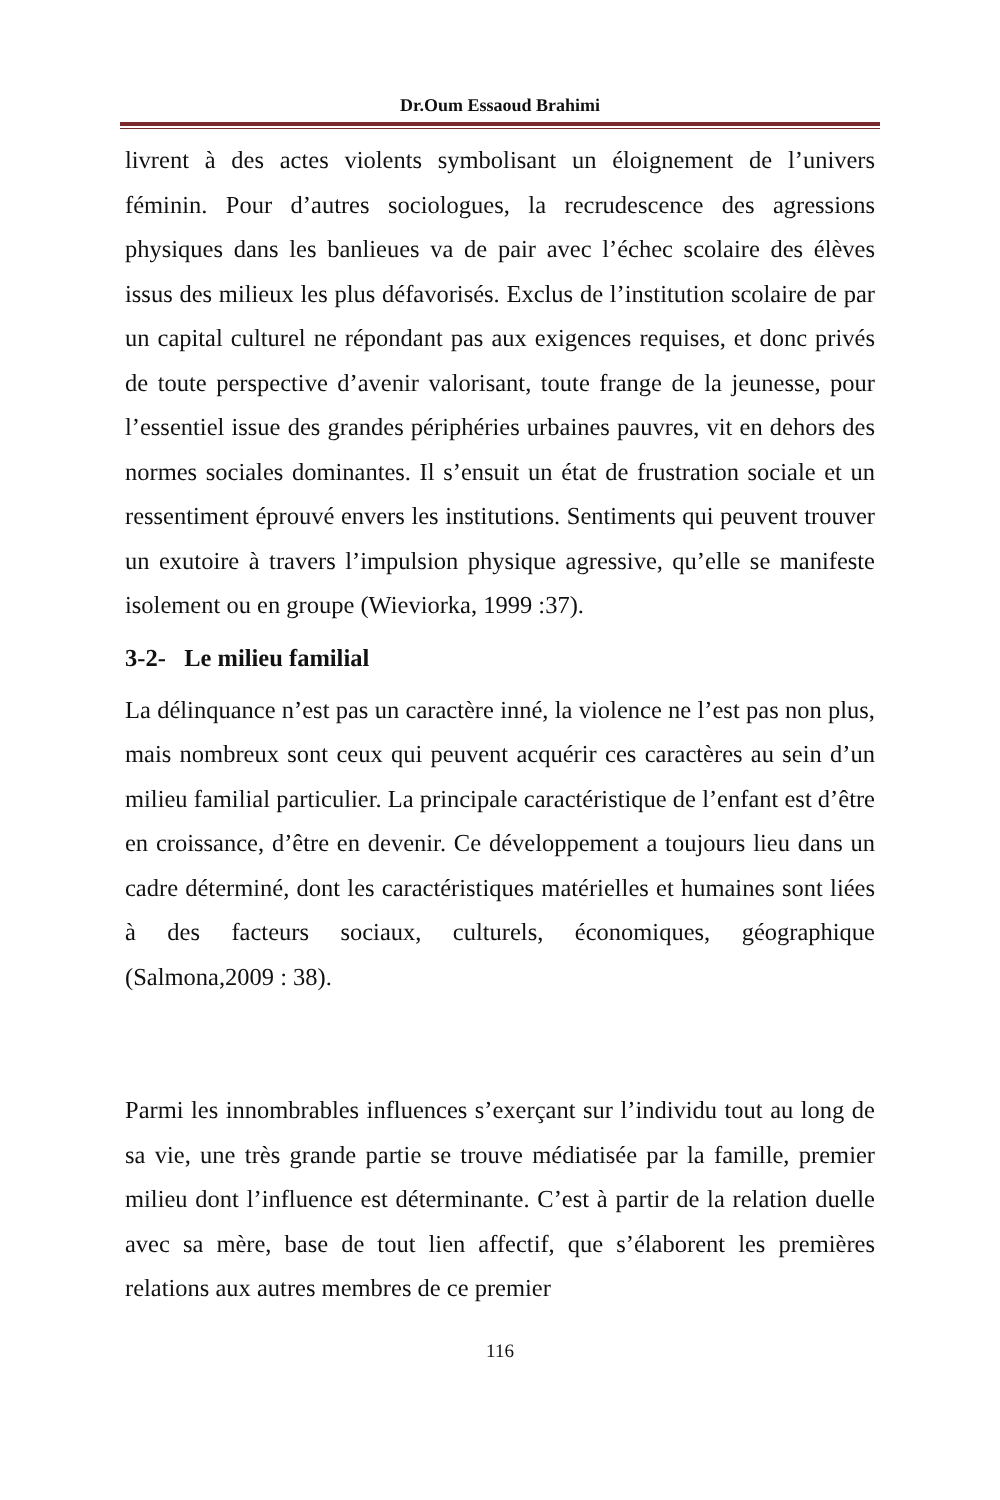Dr.Oum Essaoud Brahimi
livrent à des actes violents symbolisant un éloignement de l’univers féminin. Pour d’autres sociologues, la recrudescence des agressions physiques dans les banlieues va de pair avec l’échec scolaire des élèves issus des milieux les plus défavorisés. Exclus de l’institution scolaire de par un capital culturel ne répondant pas aux exigences requises, et donc privés de toute perspective d’avenir valorisant, toute frange de la jeunesse, pour l’essentiel issue des grandes périphéries urbaines pauvres, vit en dehors des normes sociales dominantes. Il s’ensuit un état de frustration sociale et un ressentiment éprouvé envers les institutions. Sentiments qui peuvent trouver un exutoire à travers l’impulsion physique agressive, qu’elle se manifeste isolement ou en groupe (Wieviorka, 1999 :37).
3-2- Le milieu familial
La délinquance n’est pas un caractère inné, la violence ne l’est pas non plus, mais nombreux sont ceux qui peuvent acquérir ces caractères au sein d’un milieu familial particulier. La principale caractéristique de l’enfant est d’être en croissance, d’être en devenir. Ce développement a toujours lieu dans un cadre déterminé, dont les caractéristiques matérielles et humaines sont liées à des facteurs sociaux, culturels, économiques, géographique (Salmona,2009 : 38).
Parmi les innombrables influences s’exerçant sur l’individu tout au long de sa vie, une très grande partie se trouve médiatisée par la famille, premier milieu dont l’influence est déterminante. C’est à partir de la relation duelle avec sa mère, base de tout lien affectif, que s’élaborent les premières relations aux autres membres de ce premier
116